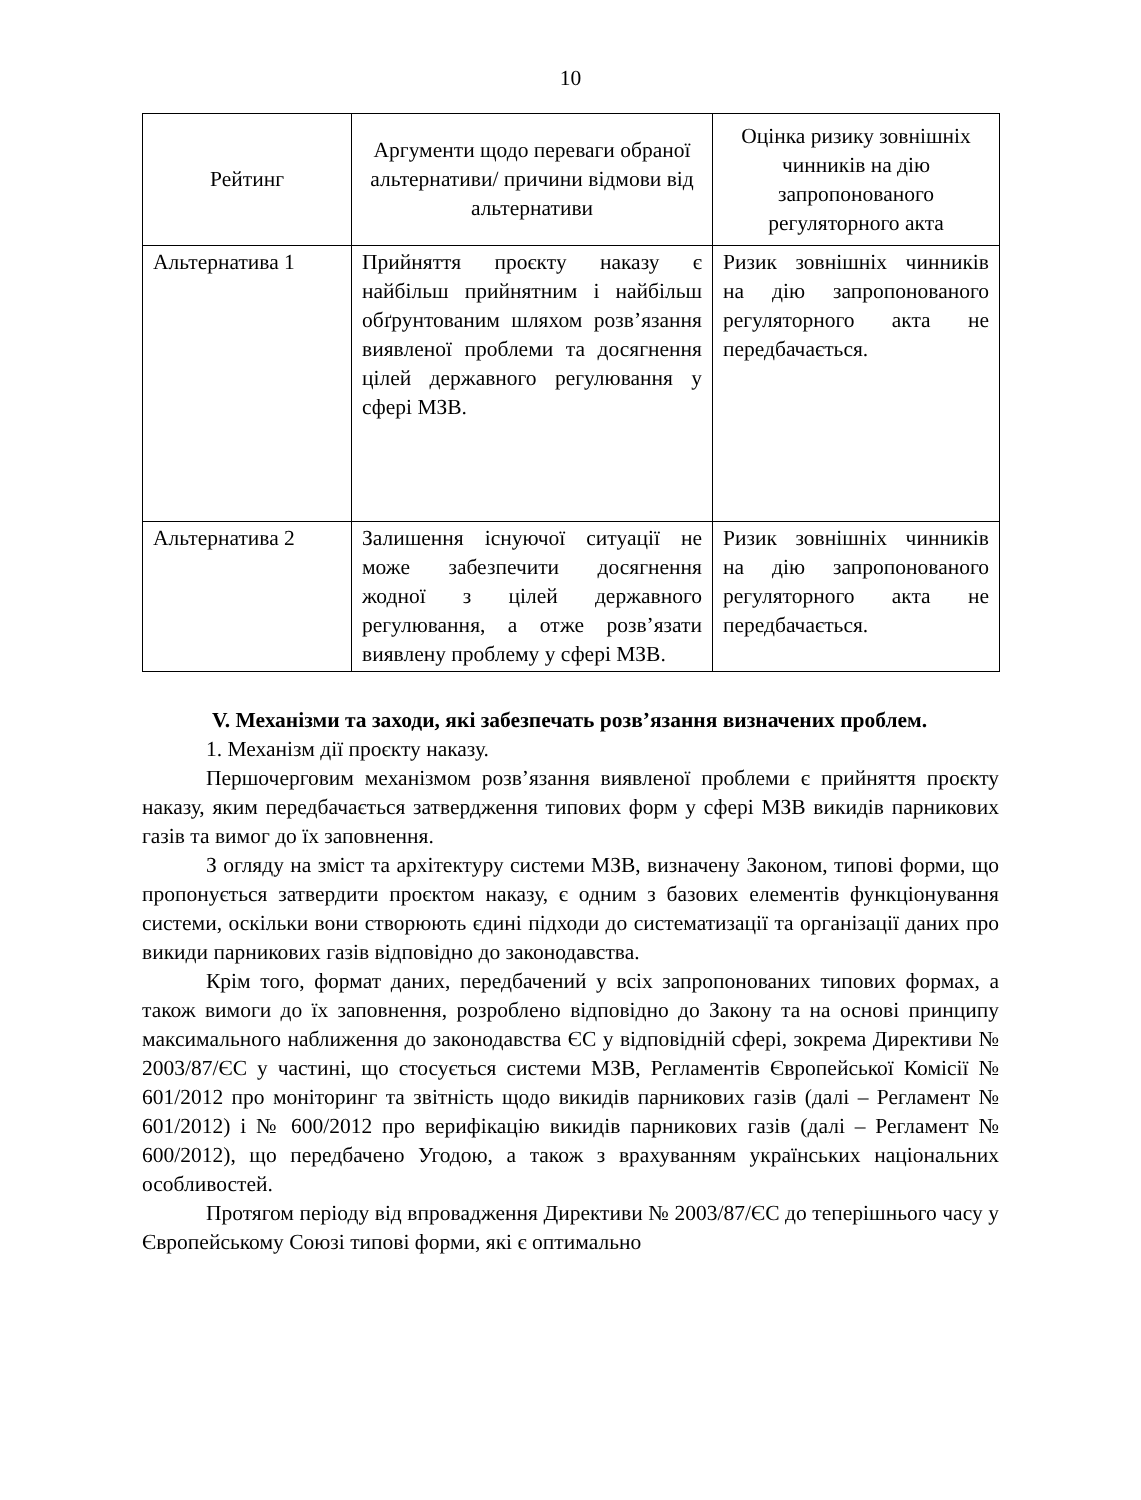10
| Рейтинг | Аргументи щодо переваги обраної альтернативи/ причини відмови від альтернативи | Оцінка ризику зовнішніх чинників на дію запропонованого регуляторного акта |
| --- | --- | --- |
| Альтернатива 1 | Прийняття проєкту наказу є найбільш прийнятним і найбільш обґрунтованим шляхом розв’язання виявленої проблеми та досягнення цілей державного регулювання у сфері МЗВ. | Ризик зовнішніх чинників на дію запропонованого регуляторного акта не передбачається. |
| Альтернатива 2 | Залишення існуючої ситуації не може забезпечити досягнення жодної з цілей державного регулювання, а отже розв’язати виявлену проблему у сфері МЗВ. | Ризик зовнішніх чинників на дію запропонованого регуляторного акта не передбачається. |
V. Механізми та заходи, які забезпечать розв’язання визначених проблем.
1. Механізм дії проєкту наказу.
Першочерговим механізмом розв’язання виявленої проблеми є прийняття проєкту наказу, яким передбачається затвердження типових форм у сфері МЗВ викидів парникових газів та вимог до їх заповнення.
З огляду на зміст та архітектуру системи МЗВ, визначену Законом, типові форми, що пропонується затвердити проєктом наказу, є одним з базових елементів функціонування системи, оскільки вони створюють єдині підходи до систематизації та організації даних про викиди парникових газів відповідно до законодавства.
Крім того, формат даних, передбачений у всіх запропонованих типових формах, а також вимоги до їх заповнення, розроблено відповідно до Закону та на основі принципу максимального наближення до законодавства ЄС у відповідній сфері, зокрема Директиви № 2003/87/ЄС у частині, що стосується системи МЗВ, Регламентів Європейської Комісії № 601/2012 про моніторинг та звітність щодо викидів парникових газів (далі – Регламент № 601/2012) і № 600/2012 про верифікацію викидів парникових газів (далі – Регламент № 600/2012), що передбачено Угодою, а також з врахуванням українських національних особливостей.
Протягом періоду від впровадження Директиви № 2003/87/ЄС до теперішнього часу у Європейському Союзі типові форми, які є оптимально